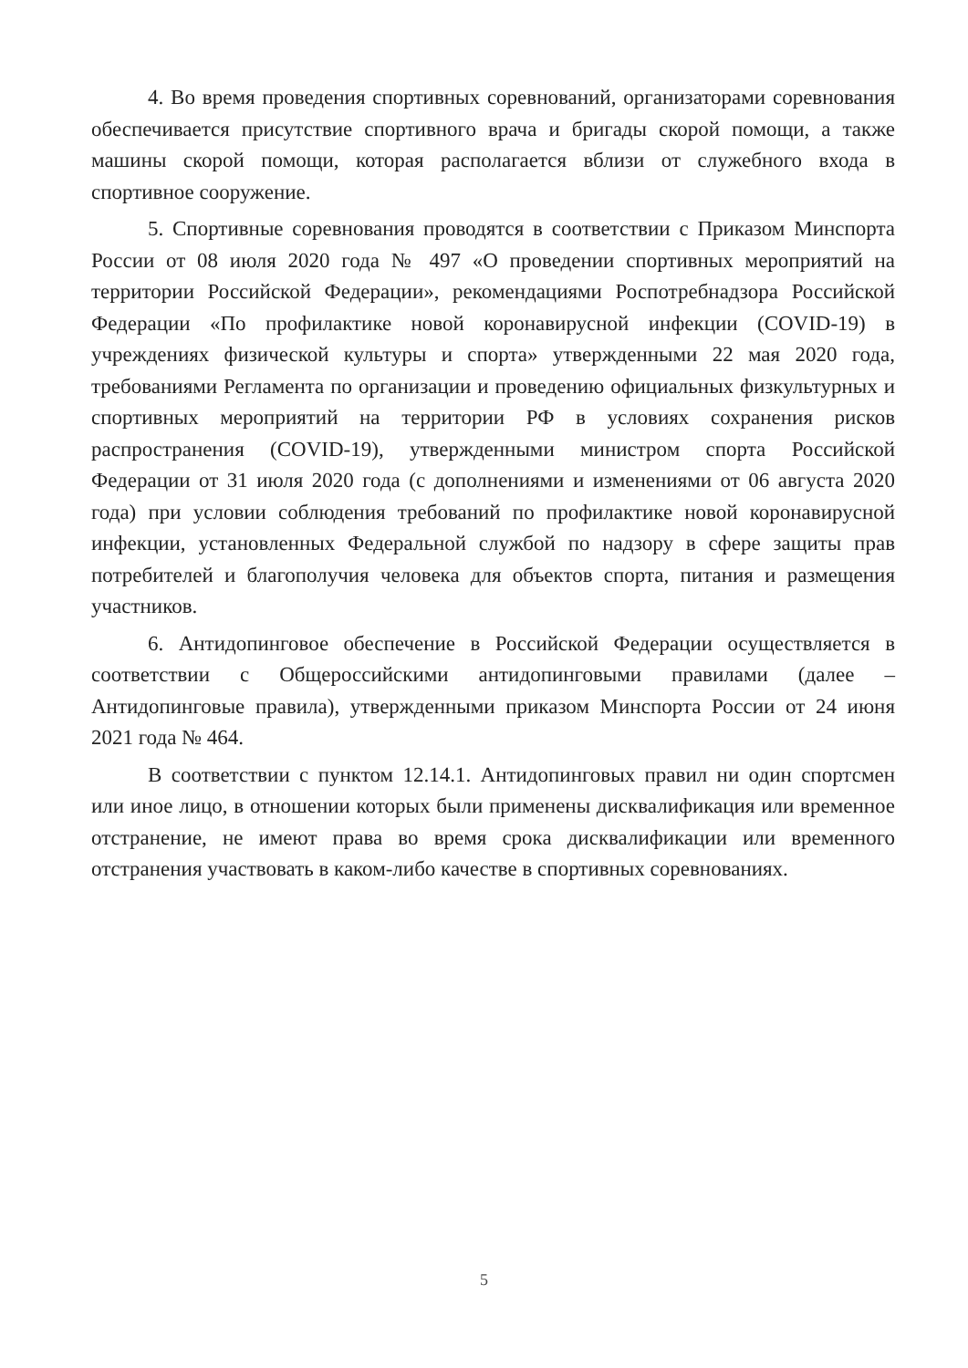4. Во время проведения спортивных соревнований, организаторами соревнования обеспечивается присутствие спортивного врача и бригады скорой помощи, а также машины скорой помощи, которая располагается вблизи от служебного входа в спортивное сооружение.
5. Спортивные соревнования проводятся в соответствии с Приказом Минспорта России от 08 июля 2020 года № 497 «О проведении спортивных мероприятий на территории Российской Федерации», рекомендациями Роспотребнадзора Российской Федерации «По профилактике новой коронавирусной инфекции (COVID-19) в учреждениях физической культуры и спорта» утвержденными 22 мая 2020 года, требованиями Регламента по организации и проведению официальных физкультурных и спортивных мероприятий на территории РФ в условиях сохранения рисков распространения (COVID-19), утвержденными министром спорта Российской Федерации от 31 июля 2020 года (с дополнениями и изменениями от 06 августа 2020 года) при условии соблюдения требований по профилактике новой коронавирусной инфекции, установленных Федеральной службой по надзору в сфере защиты прав потребителей и благополучия человека для объектов спорта, питания и размещения участников.
6. Антидопинговое обеспечение в Российской Федерации осуществляется в соответствии с Общероссийскими антидопинговыми правилами (далее – Антидопинговые правила), утвержденными приказом Минспорта России от 24 июня 2021 года № 464.
В соответствии с пунктом 12.14.1. Антидопинговых правил ни один спортсмен или иное лицо, в отношении которых были применены дисквалификация или временное отстранение, не имеют права во время срока дисквалификации или временного отстранения участвовать в каком-либо качестве в спортивных соревнованиях.
5